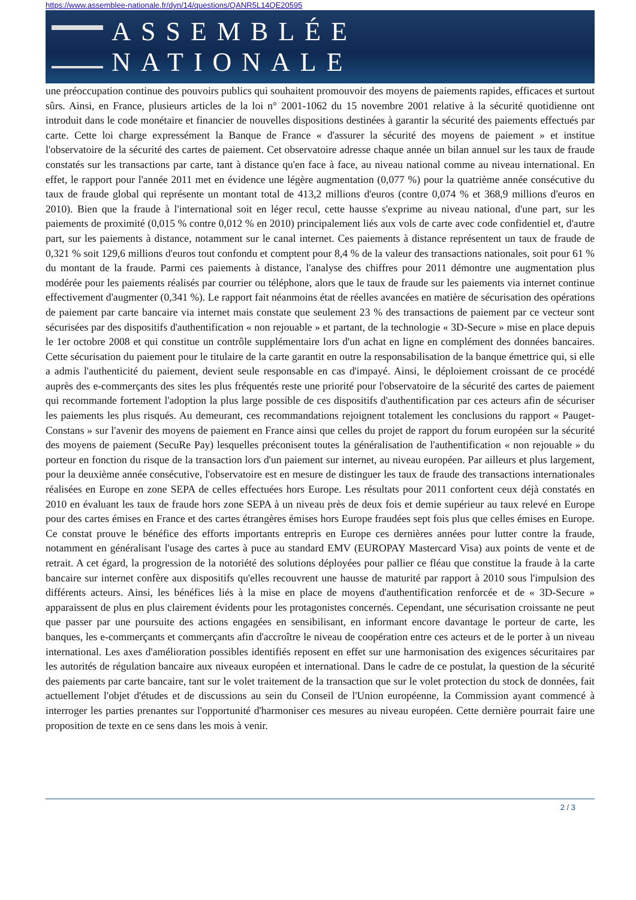https://www.assemblee-nationale.fr/dyn/14/questions/QANR5L14QE20595
ASSEMBLÉE NATIONALE
une préoccupation continue des pouvoirs publics qui souhaitent promouvoir des moyens de paiements rapides, efficaces et surtout sûrs. Ainsi, en France, plusieurs articles de la loi n° 2001-1062 du 15 novembre 2001 relative à la sécurité quotidienne ont introduit dans le code monétaire et financier de nouvelles dispositions destinées à garantir la sécurité des paiements effectués par carte. Cette loi charge expressément la Banque de France « d'assurer la sécurité des moyens de paiement » et institue l'observatoire de la sécurité des cartes de paiement. Cet observatoire adresse chaque année un bilan annuel sur les taux de fraude constatés sur les transactions par carte, tant à distance qu'en face à face, au niveau national comme au niveau international. En effet, le rapport pour l'année 2011 met en évidence une légère augmentation (0,077 %) pour la quatrième année consécutive du taux de fraude global qui représente un montant total de 413,2 millions d'euros (contre 0,074 % et 368,9 millions d'euros en 2010). Bien que la fraude à l'international soit en léger recul, cette hausse s'exprime au niveau national, d'une part, sur les paiements de proximité (0,015 % contre 0,012 % en 2010) principalement liés aux vols de carte avec code confidentiel et, d'autre part, sur les paiements à distance, notamment sur le canal internet. Ces paiements à distance représentent un taux de fraude de 0,321 % soit 129,6 millions d'euros tout confondu et comptent pour 8,4 % de la valeur des transactions nationales, soit pour 61 % du montant de la fraude. Parmi ces paiements à distance, l'analyse des chiffres pour 2011 démontre une augmentation plus modérée pour les paiements réalisés par courrier ou téléphone, alors que le taux de fraude sur les paiements via internet continue effectivement d'augmenter (0,341 %). Le rapport fait néanmoins état de réelles avancées en matière de sécurisation des opérations de paiement par carte bancaire via internet mais constate que seulement 23 % des transactions de paiement par ce vecteur sont sécurisées par des dispositifs d'authentification « non rejouable » et partant, de la technologie « 3D-Secure » mise en place depuis le 1er octobre 2008 et qui constitue un contrôle supplémentaire lors d'un achat en ligne en complément des données bancaires. Cette sécurisation du paiement pour le titulaire de la carte garantit en outre la responsabilisation de la banque émettrice qui, si elle a admis l'authenticité du paiement, devient seule responsable en cas d'impayé. Ainsi, le déploiement croissant de ce procédé auprès des e-commerçants des sites les plus fréquentés reste une priorité pour l'observatoire de la sécurité des cartes de paiement qui recommande fortement l'adoption la plus large possible de ces dispositifs d'authentification par ces acteurs afin de sécuriser les paiements les plus risqués. Au demeurant, ces recommandations rejoignent totalement les conclusions du rapport « Pauget-Constans » sur l'avenir des moyens de paiement en France ainsi que celles du projet de rapport du forum européen sur la sécurité des moyens de paiement (SecuRe Pay) lesquelles préconisent toutes la généralisation de l'authentification « non rejouable » du porteur en fonction du risque de la transaction lors d'un paiement sur internet, au niveau européen. Par ailleurs et plus largement, pour la deuxième année consécutive, l'observatoire est en mesure de distinguer les taux de fraude des transactions internationales réalisées en Europe en zone SEPA de celles effectuées hors Europe. Les résultats pour 2011 confortent ceux déjà constatés en 2010 en évaluant les taux de fraude hors zone SEPA à un niveau près de deux fois et demie supérieur au taux relevé en Europe pour des cartes émises en France et des cartes étrangères émises hors Europe fraudées sept fois plus que celles émises en Europe. Ce constat prouve le bénéfice des efforts importants entrepris en Europe ces dernières années pour lutter contre la fraude, notamment en généralisant l'usage des cartes à puce au standard EMV (EUROPAY Mastercard Visa) aux points de vente et de retrait. A cet égard, la progression de la notoriété des solutions déployées pour pallier ce fléau que constitue la fraude à la carte bancaire sur internet confère aux dispositifs qu'elles recouvrent une hausse de maturité par rapport à 2010 sous l'impulsion des différents acteurs. Ainsi, les bénéfices liés à la mise en place de moyens d'authentification renforcée et de « 3D-Secure » apparaissent de plus en plus clairement évidents pour les protagonistes concernés. Cependant, une sécurisation croissante ne peut que passer par une poursuite des actions engagées en sensibilisant, en informant encore davantage le porteur de carte, les banques, les e-commerçants et commerçants afin d'accroître le niveau de coopération entre ces acteurs et de le porter à un niveau international. Les axes d'amélioration possibles identifiés reposent en effet sur une harmonisation des exigences sécuritaires par les autorités de régulation bancaire aux niveaux européen et international. Dans le cadre de ce postulat, la question de la sécurité des paiements par carte bancaire, tant sur le volet traitement de la transaction que sur le volet protection du stock de données, fait actuellement l'objet d'études et de discussions au sein du Conseil de l'Union européenne, la Commission ayant commencé à interroger les parties prenantes sur l'opportunité d'harmoniser ces mesures au niveau européen. Cette dernière pourrait faire une proposition de texte en ce sens dans les mois à venir.
2 / 3